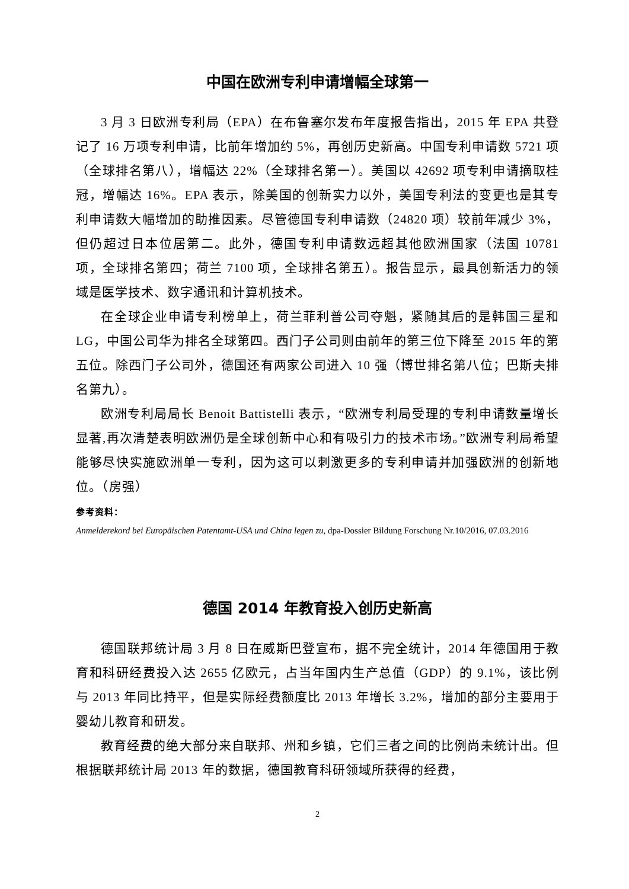中国在欧洲专利申请增幅全球第一
3 月 3 日欧洲专利局（EPA）在布鲁塞尔发布年度报告指出，2015 年 EPA 共登记了 16 万项专利申请，比前年增加约 5%，再创历史新高。中国专利申请数 5721 项（全球排名第八），增幅达 22%（全球排名第一）。美国以 42692 项专利申请摘取桂冠，增幅达 16%。EPA 表示，除美国的创新实力以外，美国专利法的变更也是其专利申请数大幅增加的助推因素。尽管德国专利申请数（24820 项）较前年减少 3%，但仍超过日本位居第二。此外，德国专利申请数远超其他欧洲国家（法国 10781 项，全球排名第四；荷兰 7100 项，全球排名第五）。报告显示，最具创新活力的领域是医学技术、数字通讯和计算机技术。
在全球企业申请专利榜单上，荷兰菲利普公司夺魁，紧随其后的是韩国三星和 LG，中国公司华为排名全球第四。西门子公司则由前年的第三位下降至 2015 年的第五位。除西门子公司外，德国还有两家公司进入 10 强（博世排名第八位；巴斯夫排名第九）。
欧洲专利局局长 Benoit Battistelli 表示，“欧洲专利局受理的专利申请数量增长显著,再次清楚表明欧洲仍是全球创新中心和有吸引力的技术市场。”欧洲专利局希望能够尽快实施欧洲单一专利，因为这可以刺激更多的专利申请并加强欧洲的创新地位。（房强）
参考资料：
Anmelderekord bei Europäischen Patentamt-USA und China legen zu, dpa-Dossier Bildung Forschung Nr.10/2016, 07.03.2016
德国 2014 年教育投入创历史新高
德国联邦统计局 3 月 8 日在威斯巴登宣布，据不完全统计，2014 年德国用于教育和科研经费投入达 2655 亿欧元，占当年国内生产总值（GDP）的 9.1%，该比例与 2013 年同比持平，但是实际经费额度比 2013 年增长 3.2%，增加的部分主要用于婴幼儿教育和研发。
教育经费的绝大部分来自联邦、州和乡镇，它们三者之间的比例尚未统计出。但根据联邦统计局 2013 年的数据，德国教育科研领域所获得的经费，
2